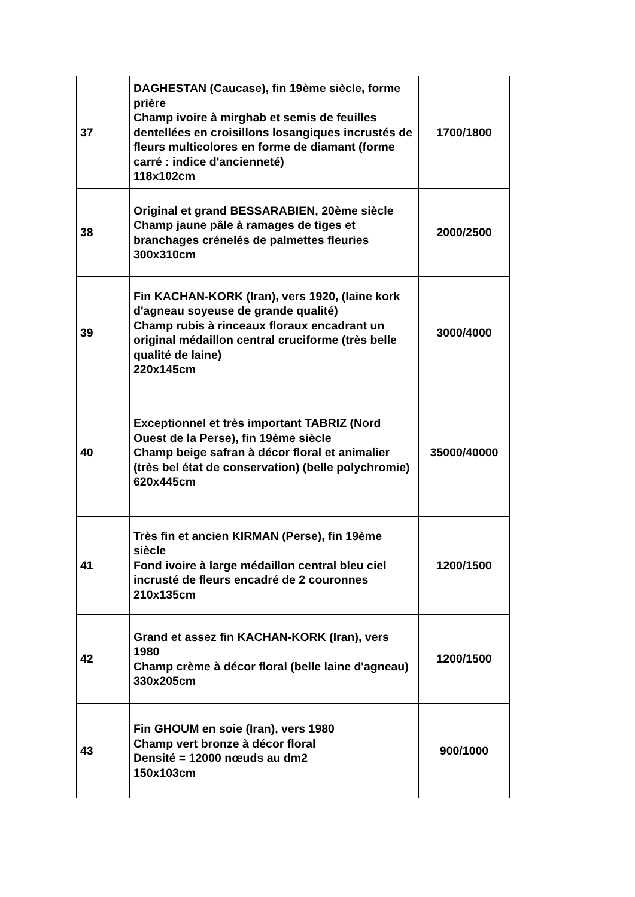| 37 | DAGHESTAN (Caucase), fin 19ème siècle, forme prière Champ ivoire à mirghab et semis de feuilles dentellées en croisillons losangiques incrustés de fleurs multicolores en forme de diamant (forme carré : indice d'ancienneté) 118x102cm | 1700/1800 |
| 38 | Original et grand BESSARABIEN, 20ème siècle Champ jaune pâle à ramages de tiges et branchages crénelés de palmettes fleuries 300x310cm | 2000/2500 |
| 39 | Fin KACHAN-KORK (Iran), vers 1920, (laine kork d'agneau soyeuse de grande qualité) Champ rubis à rinceaux floraux encadrant un original médaillon central cruciforme (très belle qualité de laine) 220x145cm | 3000/4000 |
| 40 | Exceptionnel et très important TABRIZ (Nord Ouest de la Perse), fin 19ème siècle Champ beige safran à décor floral et animalier (très bel état de conservation) (belle polychromie) 620x445cm | 35000/40000 |
| 41 | Très fin et ancien KIRMAN (Perse), fin 19ème siècle Fond ivoire à large médaillon central bleu ciel incrusté de fleurs encadré de 2 couronnes 210x135cm | 1200/1500 |
| 42 | Grand et assez fin KACHAN-KORK (Iran), vers 1980 Champ crème à décor floral (belle laine d'agneau) 330x205cm | 1200/1500 |
| 43 | Fin GHOUM en soie (Iran), vers 1980 Champ vert bronze à décor floral Densité = 12000 nœuds au dm2 150x103cm | 900/1000 |